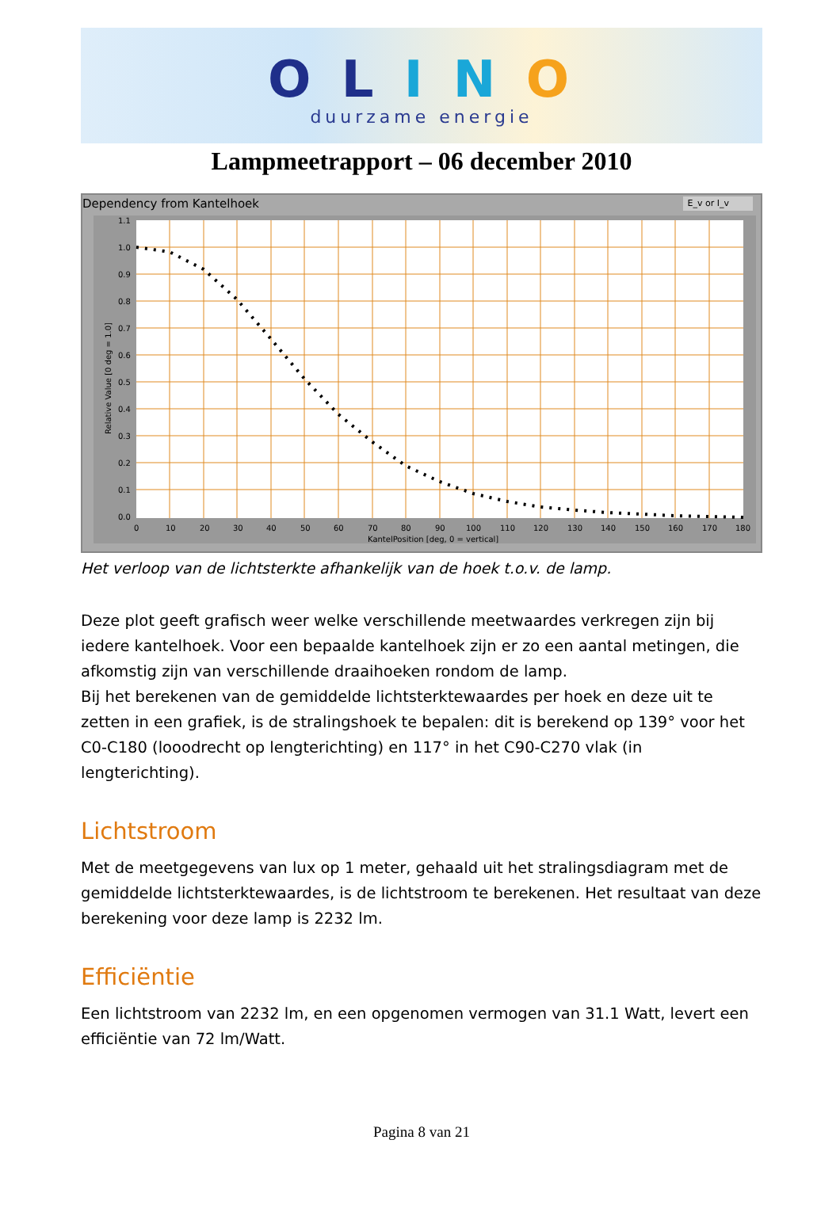O L I N O
duurzame energie
Lampmeetrapport – 06 december 2010
Dependency from Kantelhoek E_v or I_v
1.1
1.0
0.9
0.8
0.7
0.6
0.5
0.4
0.3
0.2
0.1
0.0
0
10
20
30
40
50
60
70
80
90
100
110
120
130
140
150
160
170
180
KantelPosition [deg, 0 = vertical]
Relative Value [0 deg = 1.0]
Het verloop van de lichtsterkte afhankelijk van de hoek t.o.v. de lamp.
Deze plot geeft grafisch weer welke verschillende meetwaardes verkregen zijn bij iedere kantelhoek. Voor een bepaalde kantelhoek zijn er zo een aantal metingen, die afkomstig zijn van verschillende draaihoeken rondom de lamp.
Bij het berekenen van de gemiddelde lichtsterktewaardes per hoek en deze uit te zetten in een grafiek, is de stralingshoek te bepalen: dit is berekend op 139° voor het C0-C180 (looodrecht op lengterichting) en 117° in het C90-C270 vlak (in lengterichting).
Lichtstroom
Met de meetgegevens van lux op 1 meter, gehaald uit het stralingsdiagram met de gemiddelde lichtsterktewaardes, is de lichtstroom te berekenen. Het resultaat van deze berekening voor deze lamp is 2232 lm.
Efficiëntie
Een lichtstroom van 2232 lm, en een opgenomen vermogen van 31.1 Watt, levert een efficiëntie van 72 lm/Watt.
Pagina 8 van 21